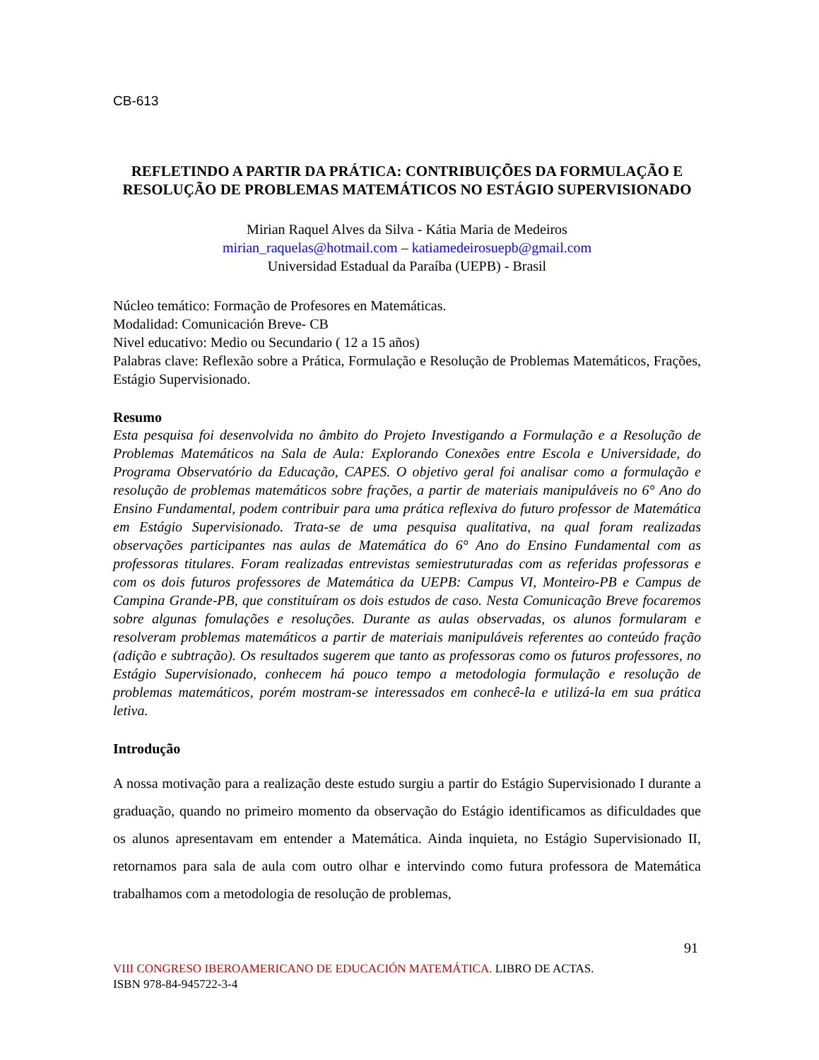CB-613
REFLETINDO A PARTIR DA PRÁTICA: CONTRIBUIÇÕES DA FORMULAÇÃO E RESOLUÇÃO DE PROBLEMAS MATEMÁTICOS NO ESTÁGIO SUPERVISIONADO
Mirian Raquel Alves da Silva - Kátia Maria de Medeiros
mirian_raquelas@hotmail.com – katiamedeirosuepb@gmail.com
Universidad Estadual da Paraíba (UEPB) - Brasil
Núcleo temático: Formação de Profesores en Matemáticas.
Modalidad: Comunicación Breve- CB
Nivel educativo: Medio ou Secundario ( 12 a 15 años)
Palabras clave: Reflexão sobre a Prática, Formulação e Resolução de Problemas Matemáticos, Frações, Estágio Supervisionado.
Resumo
Esta pesquisa foi desenvolvida no âmbito do Projeto Investigando a Formulação e a Resolução de Problemas Matemáticos na Sala de Aula: Explorando Conexões entre Escola e Universidade, do Programa Observatório da Educação, CAPES. O objetivo geral foi analisar como a formulação e resolução de problemas matemáticos sobre frações, a partir de materiais manipuláveis no 6° Ano do Ensino Fundamental, podem contribuir para uma prática reflexiva do futuro professor de Matemática em Estágio Supervisionado. Trata-se de uma pesquisa qualitativa, na qual foram realizadas observações participantes nas aulas de Matemática do 6° Ano do Ensino Fundamental com as professoras titulares. Foram realizadas entrevistas semiestruturadas com as referidas professoras e com os dois futuros professores de Matemática da UEPB: Campus VI, Monteiro-PB e Campus de Campina Grande-PB, que constituíram os dois estudos de caso. Nesta Comunicação Breve focaremos sobre algunas fomulações e resoluções. Durante as aulas observadas, os alunos formularam e resolveram problemas matemáticos a partir de materiais manipuláveis referentes ao conteúdo fração (adição e subtração). Os resultados sugerem que tanto as professoras como os futuros professores, no Estágio Supervisionado, conhecem há pouco tempo a metodologia formulação e resolução de problemas matemáticos, porém mostram-se interessados em conhecê-la e utilizá-la em sua prática letiva.
Introdução
A nossa motivação para a realização deste estudo surgiu a partir do Estágio Supervisionado I durante a graduação, quando no primeiro momento da observação do Estágio identificamos as dificuldades que os alunos apresentavam em entender a Matemática. Ainda inquieta, no Estágio Supervisionado II, retornamos para sala de aula com outro olhar e intervindo como futura professora de Matemática trabalhamos com a metodologia de resolução de problemas,
91
VIII CONGRESO IBEROAMERICANO DE EDUCACIÓN MATEMÁTICA. LIBRO DE ACTAS.
ISBN 978-84-945722-3-4